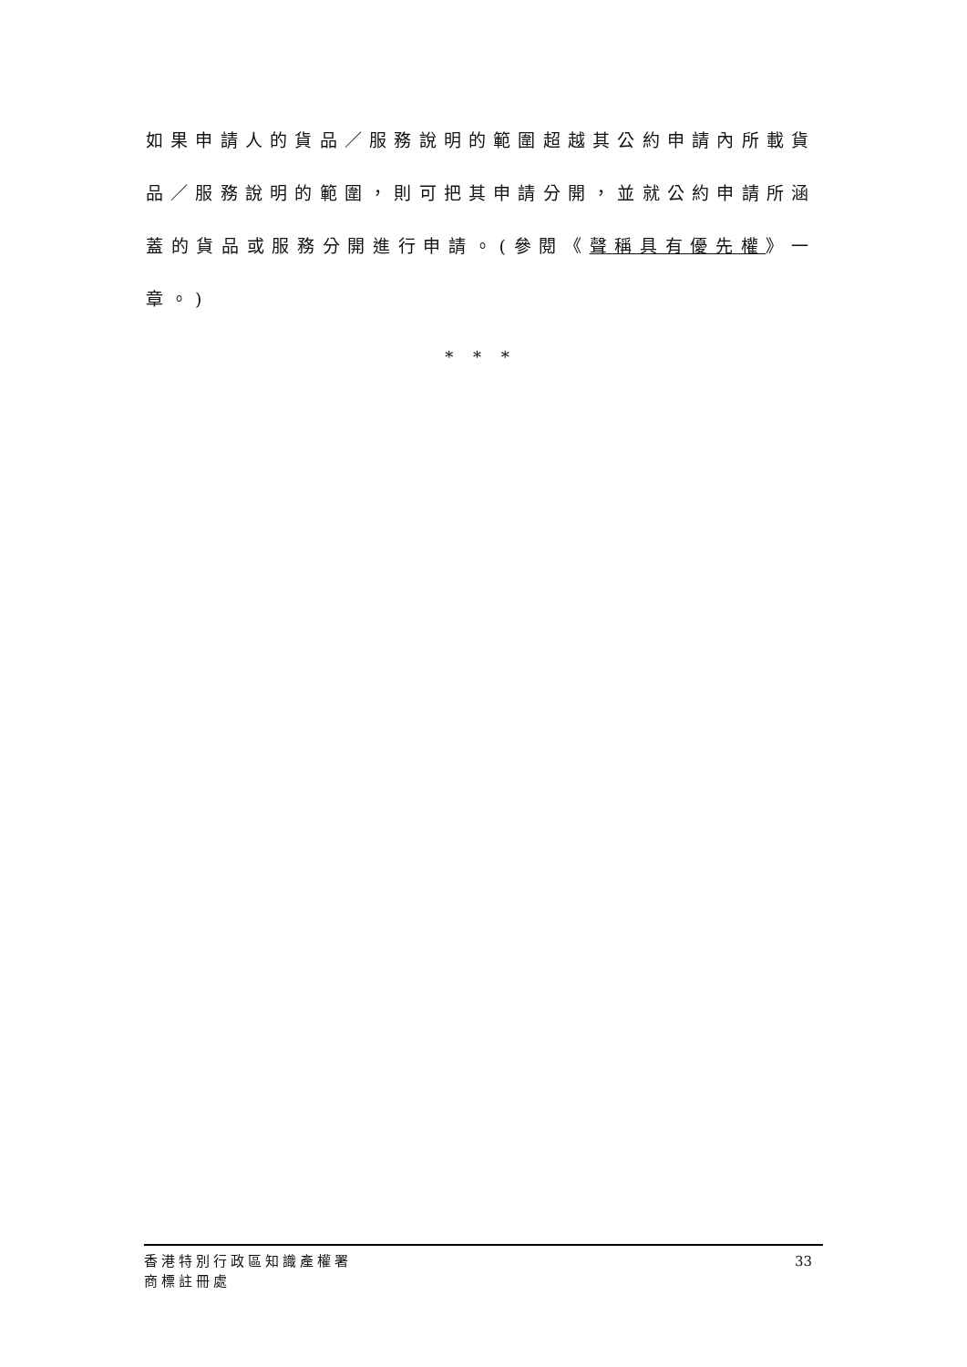如果申請人的貨品／服務說明的範圍超越其公約申請內所載貨品／服務說明的範圍，則可把其申請分開，並就公約申請所涵蓋的貨品或服務分開進行申請。(參閱《聲稱具有優先權》一章。)
* * *
香港特別行政區知識產權署
商標註冊處
33